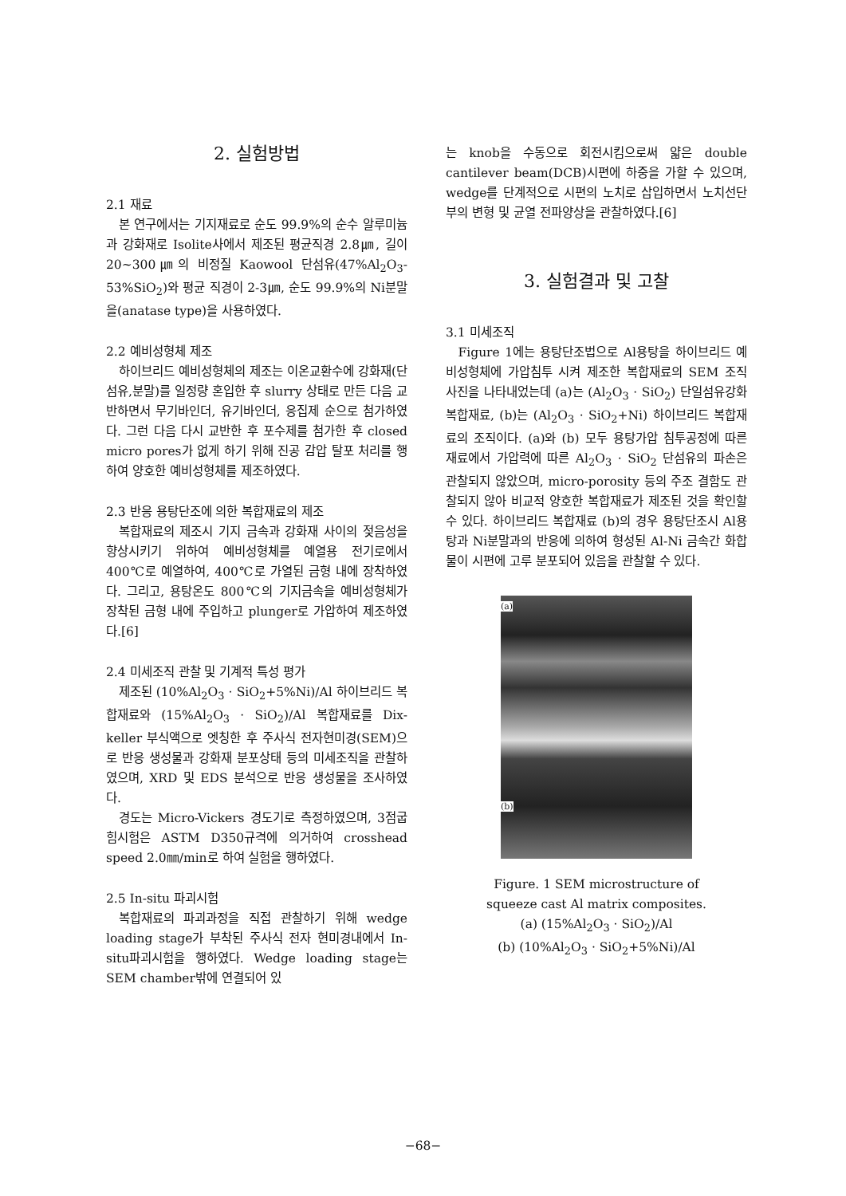2. 실험방법
2.1 재료
본 연구에서는 기지재료로 순도 99.9%의 순수 알루미늄과 강화재로 Isolite사에서 제조된 평균직경 2.8㎛, 길이 20~300㎛의 비정질 Kaowool 단섬유(47%Al<sub>2</sub>O<sub>3</sub>-53%SiO<sub>2</sub>)와 평균 직경이 2-3㎛, 순도 99.9%의 Ni분말을(anatase type)을 사용하였다.
2.2 예비성형체 제조
하이브리드 예비성형체의 제조는 이온교환수에 강화재(단섬유,분말)를 일정량 혼입한 후 slurry 상태로 만든 다음 교반하면서 무기바인더, 유기바인더, 응집제 순으로 첨가하였다. 그런 다음 다시 교반한 후 포수제를 첨가한 후 closed micro pores가 없게 하기 위해 진공 감압 탈포 처리를 행하여 양호한 예비성형체를 제조하였다.
2.3 반응 용탕단조에 의한 복합재료의 제조
복합재료의 제조시 기지 금속과 강화재 사이의 젖음성을 향상시키기 위하여 예비성형체를 예열용 전기로에서 400℃로 예열하여, 400℃로 가열된 금형 내에 장착하였다. 그리고, 용탕온도 800℃의 기지금속을 예비성형체가 장착된 금형 내에 주입하고 plunger로 가압하여 제조하였다.[6]
2.4 미세조직 관찰 및 기계적 특성 평가
제조된 (10%Al<sub>2</sub>O<sub>3</sub> · SiO<sub>2</sub>+5%Ni)/Al 하이브리드 복합재료와 (15%Al<sub>2</sub>O<sub>3</sub> · SiO<sub>2</sub>)/Al 복합재료를 Dix-keller 부식액으로 엣칭한 후 주사식 전자현미경(SEM)으로 반응 생성물과 강화재 분포상태 등의 미세조직을 관찰하였으며, XRD 및 EDS 분석으로 반응 생성물을 조사하였다.
경도는 Micro-Vickers 경도기로 측정하였으며, 3점굽힘시험은 ASTM D350규격에 의거하여 crosshead speed 2.0㎜/min로 하여 실험을 행하였다.
2.5 In-situ 파괴시험
복합재료의 파괴과정을 직접 관찰하기 위해 wedge loading stage가 부착된 주사식 전자 현미경내에서 In-situ파괴시험을 행하였다. Wedge loading stage는 SEM chamber밖에 연결되어 있
는 knob을 수동으로 회전시킴으로써 얇은 double cantilever beam(DCB)시편에 하중을 가할 수 있으며, wedge를 단계적으로 시편의 노치로 삽입하면서 노치선단부의 변형 및 균열 전파양상을 관찰하였다.[6]
3. 실험결과 및 고찰
3.1 미세조직
Figure 1에는 용탕단조법으로 Al용탕을 하이브리드 예비성형체에 가압침투 시켜 제조한 복합재료의 SEM 조직 사진을 나타내었는데 (a)는 (Al<sub>2</sub>O<sub>3</sub> · SiO<sub>2</sub>) 단일섬유강화 복합재료, (b)는 (Al<sub>2</sub>O<sub>3</sub> · SiO<sub>2</sub>+Ni) 하이브리드 복합재료의 조직이다. (a)와 (b) 모두 용탕가압 침투공정에 따른 재료에서 가압력에 따른 Al<sub>2</sub>O<sub>3</sub> · SiO<sub>2</sub> 단섬유의 파손은 관찰되지 않았으며, micro-porosity 등의 주조 결함도 관찰되지 않아 비교적 양호한 복합재료가 제조된 것을 확인할 수 있다. 하이브리드 복합재료 (b)의 경우 용탕단조시 Al용탕과 Ni분말과의 반응에 의하여 형성된 Al-Ni 금속간 화합물이 시편에 고루 분포되어 있음을 관찰할 수 있다.
(a)
(b)
Figure. 1 SEM microstructure of
squeeze cast Al matrix composites.
(a) (15%Al<sub>2</sub>O<sub>3</sub> · SiO<sub>2</sub>)/Al
(b) (10%Al<sub>2</sub>O<sub>3</sub> · SiO<sub>2</sub>+5%Ni)/Al
−68−